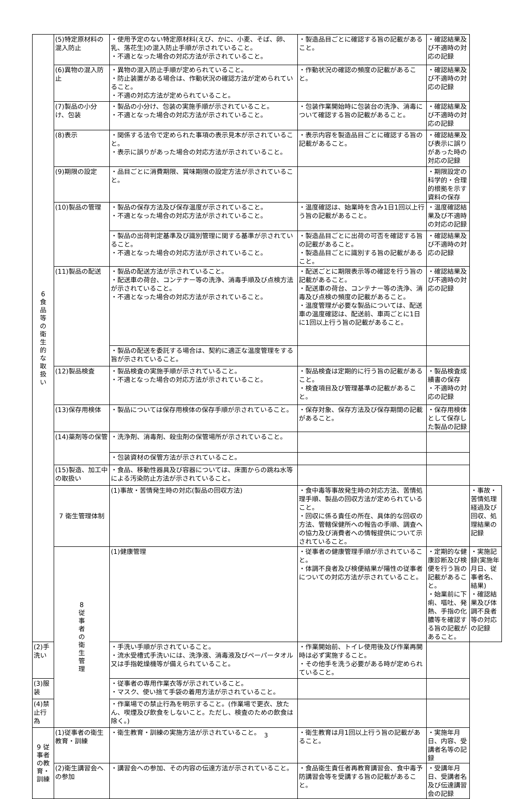| 6 食 品 等 の 衛 生 的 な 取 扱 い | (5)特定原材料の混入防止 | ・使用予定のない特定原材料(えび、かに、小麦、そば、卵、乳、落花生)の混入防止手順が示されていること。 ・不適となった場合の対応方法が示されていること。 | ・製造品目ごとに確認する旨の記載があること。 | ・確認結果及び不適時の対応の記録 | |
| | (6)異物の混入防止 | ・異物の混入防止手順が定められていること。 ・防止装置がある場合は、作動状況の確認方法が定められていること。 ・不適の対応方法が定められていること。 | ・作動状況の確認の頻度の記載があること。 | ・確認結果及び不適時の対応の記録 | |
| | (7)製品の小分け、包装 | ・製品の小分け、包装の実施手順が示されていること。 ・不適となった場合の対応方法が示されていること。 | ・包装作業開始時に包装台の洗浄、消毒について確認する旨の記載があること。 | ・確認結果及び不適時の対応の記録 | |
| | (8)表示 | ・関係する法令で定められた事項の表示見本が示されていること。 ・表示に誤りがあった場合の対応方法が示されていること。 | ・表示内容を製造品目ごとに確認する旨の記載があること。 | ・確認結果及び表示に誤りがあった時の対応の記録 | |
| | (9)期限の設定 | ・品目ごとに消費期限、賞味期限の設定方法が示されていること。 | | ・期限設定の科学的・合理的根拠を示す資料の保存 | |
| | (10)製品の管理 | ・製品の保存方法及び保存温度が示されていること。 ・不適となった場合の対応方法が示されていること。 | ・温度確認は、始業時を含み1日1回以上行う旨の記載があること。 | ・温度確認結果及び不適時の対応の記録 | |
| | | ・製品の出荷判定基準及び識別管理に関する基準が示されていること。 ・不適となった場合の対応方法が示されていること。 | ・製造品目ごとに出荷の可否を確認する旨の記載があること。 ・製造品目ごとに識別する旨の記載があること。 | ・確認結果及び不適時の対応の記録 | |
| | (11)製品の配送 | ・製品の配送方法が示されていること。 ・配送車の荷台、コンテナー等の洗浄、消毒手順及び点検方法が示されていること。 ・不適となった場合の対応方法が示されていること。 | ・配送ごとに期限表示等の確認を行う旨の記載があること。 ・配送車の荷台、コンテナー等の洗浄、消毒及び点検の頻度の記載があること。 ・温度管理が必要な製品については、配送車の温度確認は、配送前、車両ごとに1日に1回以上行う旨の記載があること。 | ・確認結果及び不適時の対応の記録 | |
| | | ・製品の配送を委託する場合は、契約に適正な温度管理をする旨が示されていること。 | | | |
| | (12)製品検査 | ・製品検査の実施手順が示されていること。 ・不適となった場合の対応方法が示されていること。 | ・製品検査は定期的に行う旨の記載があること。 ・検査項目及び管理基準の記載があること。 | ・製品検査成績書の保存 ・不適時の対応の記録 | |
| | (13)保存用検体 | ・製品については保存用検体の保存手順が示されていること。 | ・保存対象、保存方法及び保存期間の記載があること。 | ・保存用検体として保存した製品の記録 | |
| | (14)薬剤等の保管 | ・洗浄剤、消毒剤、殺虫剤の保管場所が示されていること。 | | | |
| | | ・包装資材の保管方法が示されていること。 | | | |
| | (15)製造、加工中の取扱い | ・食品、移動性器具及び容器については、床面からの跳ね水等による汚染防止方法が示されていること。 | | | |
| | 7 衛生管理体制 | (1)事故・苦情発生時の対応(製品の回収方法) | ・食中毒等事故発生時の対応方法、苦情処理手順、製品の回収方法が定められていること。 ・回収に係る責任の所在、具体的な回収の方法、管轄保健所への報告の手順、調査への協力及び消費者への情報提供について示されていること。 | | ・事故・苦情処理経過及び回収、処理結果の記録 |
| | 8 従 事 者 の 衛 生 管 理 | (1)健康管理 | ・従事者の健康管理手順が示されていること。 ・体調不良者及び検便結果が陽性の従事者についての対応方法が示されていること。 | ・定期的な健康診断及び検便を行う旨の記載があること。 ・始業前に下痢、嘔吐、発熱、手指の化膿等を確認する旨の記載があること。 | ・実施記録(実施年月日、従事者名、結果) ・確認結果及び体調不良者等の対応の記録 |
| (2)手洗い | | ・手洗い手順が示されていること。 ・流水受槽式手洗いには、洗浄液、消毒液及びペーパータオル又は手指乾燥機等が備えられていること。 | ・作業開始前、トイレ使用後及び作業再開時は必ず実施すること。 ・その他手を洗う必要がある時が定められていること。 | | |
| (3)服装 | | ・従事者の専用作業衣等が示されていること。 ・マスク、使い捨て手袋の着用方法が示されていること。 | | | |
| (4)禁止行為 | | ・作業場での禁止行為を明示すること。(作業場で更衣、放たん、喫煙及び飲食をしないこと。ただし、検査のための飲食は除く。) | | | |
| 9 従事者の教育・訓練 | (1)従事者の衛生教育・訓練 | ・衛生教育・訓練の実施方法が示されていること。 | ・衛生教育は月1回以上行う旨の記載があること。 | ・実施年月日、内容、受講者名等の記録 | |
| | (2)衛生講習会への参加 | ・講習会への参加、その内容の伝達方法が示されていること。 | ・食品衛生責任者再教育講習会、食中毒予防講習会等を受講する旨の記載があること。 | ・受講年月日、受講者名及び伝達講習会の記録 | |
3